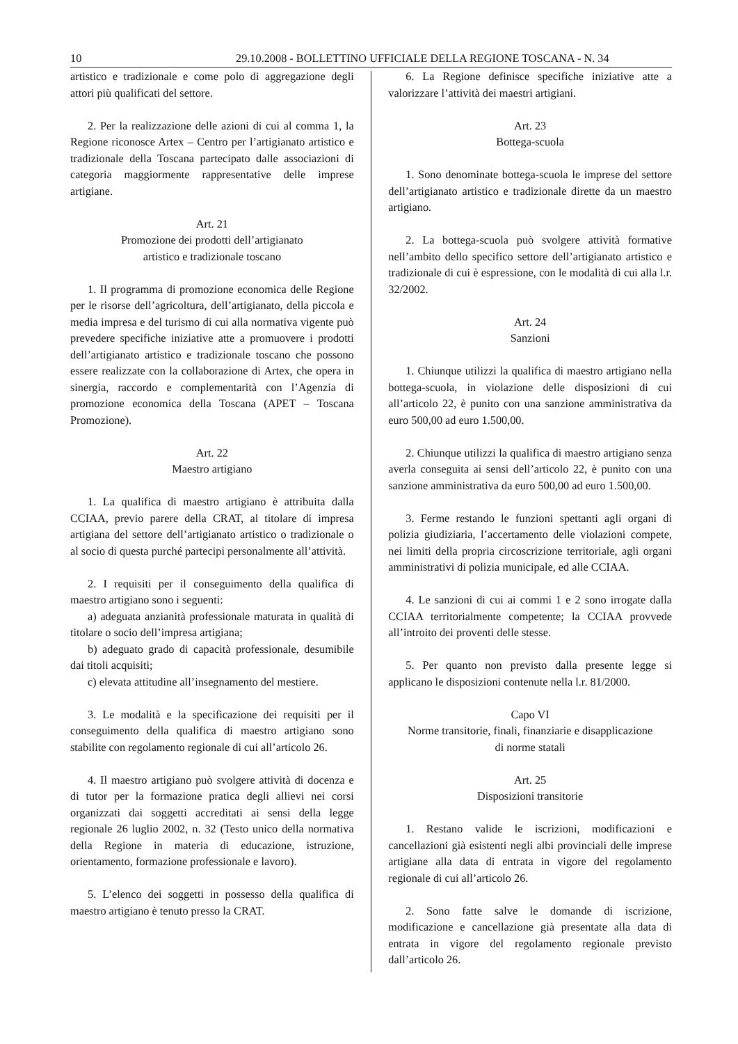10 29.10.2008 - BOLLETTINO UFFICIALE DELLA REGIONE TOSCANA - N. 34
artistico e tradizionale e come polo di aggregazione degli attori più qualificati del settore.
2. Per la realizzazione delle azioni di cui al comma 1, la Regione riconosce Artex – Centro per l’artigianato artistico e tradizionale della Toscana partecipato dalle associazioni di categoria maggiormente rappresentative delle imprese artigiane.
Art. 21
Promozione dei prodotti dell’artigianato
artistico e tradizionale toscano
1. Il programma di promozione economica delle Regione per le risorse dell’agricoltura, dell’artigianato, della piccola e media impresa e del turismo di cui alla normativa vigente può prevedere specifiche iniziative atte a promuovere i prodotti dell’artigianato artistico e tradizionale toscano che possono essere realizzate con la collaborazione di Artex, che opera in sinergia, raccordo e complementarità con l’Agenzia di promozione economica della Toscana (APET – Toscana Promozione).
Art. 22
Maestro artigiano
1. La qualifica di maestro artigiano è attribuita dalla CCIAA, previo parere della CRAT, al titolare di impresa artigiana del settore dell’artigianato artistico o tradizionale o al socio di questa purché partecipi personalmente all’attività.
2. I requisiti per il conseguimento della qualifica di maestro artigiano sono i seguenti:
a) adeguata anzianità professionale maturata in qualità di titolare o socio dell’impresa artigiana;
b) adeguato grado di capacità professionale, desumibile dai titoli acquisiti;
c) elevata attitudine all’insegnamento del mestiere.
3. Le modalità e la specificazione dei requisiti per il conseguimento della qualifica di maestro artigiano sono stabilite con regolamento regionale di cui all’articolo 26.
4. Il maestro artigiano può svolgere attività di docenza e di tutor per la formazione pratica degli allievi nei corsi organizzati dai soggetti accreditati ai sensi della legge regionale 26 luglio 2002, n. 32 (Testo unico della normativa della Regione in materia di educazione, istruzione, orientamento, formazione professionale e lavoro).
5. L’elenco dei soggetti in possesso della qualifica di maestro artigiano è tenuto presso la CRAT.
6. La Regione definisce specifiche iniziative atte a valorizzare l’attività dei maestri artigiani.
Art. 23
Bottega-scuola
1. Sono denominate bottega-scuola le imprese del settore dell’artigianato artistico e tradizionale dirette da un maestro artigiano.
2. La bottega-scuola può svolgere attività formative nell’ambito dello specifico settore dell’artigianato artistico e tradizionale di cui è espressione, con le modalità di cui alla l.r. 32/2002.
Art. 24
Sanzioni
1. Chiunque utilizzi la qualifica di maestro artigiano nella bottega-scuola, in violazione delle disposizioni di cui all’articolo 22, è punito con una sanzione amministrativa da euro 500,00 ad euro 1.500,00.
2. Chiunque utilizzi la qualifica di maestro artigiano senza averla conseguita ai sensi dell’articolo 22, è punito con una sanzione amministrativa da euro 500,00 ad euro 1.500,00.
3. Ferme restando le funzioni spettanti agli organi di polizia giudiziaria, l’accertamento delle violazioni compete, nei limiti della propria circoscrizione territoriale, agli organi amministrativi di polizia municipale, ed alle CCIAA.
4. Le sanzioni di cui ai commi 1 e 2 sono irrogate dalla CCIAA territorialmente competente; la CCIAA provvede all’introito dei proventi delle stesse.
5. Per quanto non previsto dalla presente legge si applicano le disposizioni contenute nella l.r. 81/2000.
Capo VI
Norme transitorie, finali, finanziarie e disapplicazione
di norme statali
Art. 25
Disposizioni transitorie
1. Restano valide le iscrizioni, modificazioni e cancellazioni già esistenti negli albi provinciali delle imprese artigiane alla data di entrata in vigore del regolamento regionale di cui all’articolo 26.
2. Sono fatte salve le domande di iscrizione, modificazione e cancellazione già presentate alla data di entrata in vigore del regolamento regionale previsto dall’articolo 26.